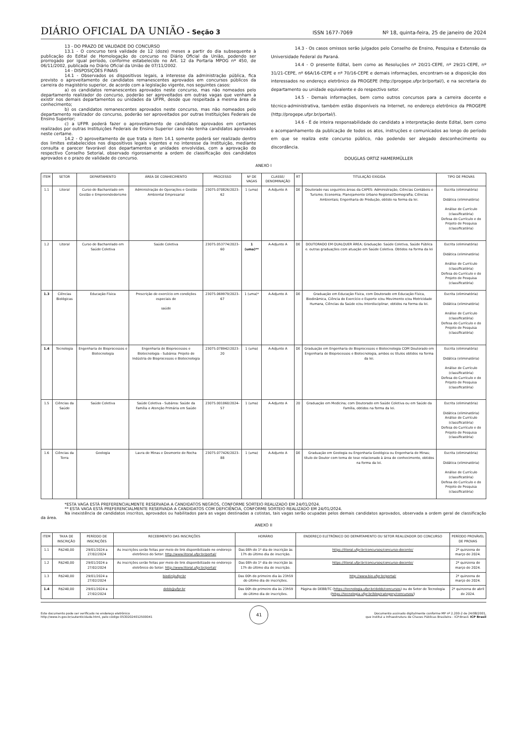DIÁRIO OFICIAL DA UNIÃO - Seção 3 ISSN 1677-7069 Nº 18, quinta-feira, 25 de janeiro de 2024
13 - DO PRAZO DE VALIDADE DO CONCURSO
13.1 - O concurso terá validade de 12 (doze) meses a partir do dia subsequente à publicação do Edital de Homologação do concurso no Diário Oficial da União, podendo ser prorrogado por igual período, conforme estabelecido no Art. 12 da Portaria MPOG nº 450, de 06/11/2002, publicada no Diário Oficial da União de 07/11/2002.
14 - DISPOSIÇÕES FINAIS
14.1 - Observados os dispositivos legais, a interesse da administração pública, fica previsto o aproveitamento de candidatos remanescentes aprovados em concursos públicos da carreira do magistério superior, de acordo com a legislação vigente, nos seguintes casos:
a) os candidatos remanescentes aprovados neste concurso, mas não nomeados pelo departamento realizador do concurso, poderão ser aproveitados em outras vagas que venham a existir nos demais departamentos ou unidades da UFPR, desde que respeitada a mesma área de conhecimento;
b) os candidatos remanescentes aprovados neste concurso, mas não nomeados pelo departamento realizador do concurso, poderão ser aproveitados por outras Instituições Federais de Ensino Superior;
c) a UFPR poderá fazer o aproveitamento de candidatos aprovados em certames realizados por outras Instituições Federais de Ensino Superior caso não tenha candidatos aprovados neste certame.
14.2 - O aproveitamento de que trata o item 14.1 somente poderá ser realizado dentro dos limites estabelecidos nos dispositivos legais vigentes e no interesse da Instituição, mediante consulta e parecer favorável dos departamentos e unidades envolvidas, com a aprovação do respectivo Conselho Setorial, observado rigorosamente a ordem de classificação dos candidatos aprovados e o prazo de validade do concurso.
14.3 - Os casos omissos serão julgados pelo Conselho de Ensino, Pesquisa e Extensão da Universidade Federal do Paraná.
14.4 - O presente Edital, bem como as Resoluções nº 20/21-CEPE, nº 29/21-CEPE, nº 31/21-CEPE, nº 66A/16-CEPE e nº 70/16-CEPE e demais informações, encontram-se a disposição dos interessados no endereço eletrônico da PROGEPE (http://progepe.ufpr.br/portal/), e na secretaria do departamento ou unidade equivalente e do respectivo setor.
14.5 - Demais informações, bem como outros concursos para a carreira docente e técnico-administrativa, também estão disponíveis na Internet, no endereço eletrônico da PROGEPE (http://progepe.ufpr.br/portal/).
14.6 - É de inteira responsabilidade do candidato a interpretação deste Edital, bem como o acompanhamento da publicação de todos os atos, instruções e comunicados ao longo do período em que se realiza este concurso público, não podendo ser alegado desconhecimento ou discordância.
DOUGLAS ORTIZ HAMERMÜLLER
ANEXO I
| ITEM | SETOR | DEPARTAMENTO | ÁREA DE CONHECIMENTO | PROCESSO | Nº DE VAGAS | CLASSE/ DENOMINAÇÃO | RT | TITULAÇÃO EXIGIDA | TIPO DE PROVAS |
| --- | --- | --- | --- | --- | --- | --- | --- | --- | --- |
| 1.1 | Litoral | Curso de Bacharelado em Gestão e Empreendedorismo | Administração de Operações e Gestão Ambiental Empresarial | 23075.070826/2023-62 | 1 (uma) | A-Adjunto A | DE | Doutorado nas seguintes áreas da CAPES: Administração, Ciências Contábeis e Turismo; Economia; Planejamento Urbano Regional/Demografia; Ciências Ambientais; Engenharia de Produção, obtido na forma da lei. | Escrita (eliminatória) Didática (eliminatória) Análise de Currículo (classificatória) Defesa do Currículo e do Projeto de Pesquisa (classificatória) |
| 1.2 | Litoral | Curso de Bacharelado em Saúde Coletiva | Saúde Coletiva | 23075.053774/2023-60 | 1 (uma)** | A-Adjunto A | DE | DOUTORADO EM QUALQUER ÁREA; Graduação: Saúde Coletiva, Saúde Pública e. outras graduações com atuação em Saúde Coletiva. Obtidos na forma da lei | Escrita (eliminatória) Didática (eliminatória) Análise de Currículo (classificatória) Defesa do Currículo e do Projeto de Pesquisa (classificatória) |
| 1.3 | Ciências Biológicas | Educação Física | Prescrição de exercício em condições especiais de saúde | 23075.069979/2023-67 | 1 (uma)* | A-Adjunto A | DE | Graduação em Educação Física, com Doutorado em Educação Física, Biodinâmica, Ciência do Exercício e Esporte e/ou Movimento e/ou Motricidade Humana, Ciências da Saúde e/ou Interdisciplinar, obtidos na forma da lei. | Escrita (eliminatória) Didática (eliminatória) Análise de Currículo (classificatória) Defesa do Currículo e do Projeto de Pesquisa (classificatória) |
| 1.4 | Tecnologia | Engenharia de Bioprocessos e Biotecnologia | Engenharia de Bioprocessos e Biotecnologia - Subárea: Projeto de Indústria de Bioprocessos e Biotecnologia | 23075.078942/2023-20 | 1 (uma) | A-Adjunto A | DE | Graduação em Engenharia de Bioprocessos e Biotecnologia COM Doutorado em Engenharia de Bioprocessos e Biotecnologia, ambos os títulos obtidos na forma da lei. | Escrita (eliminatória) Didática (eliminatória) Análise de Currículo (classificatória) Defesa do Currículo e do Projeto de Pesquisa (classificatória) |
| 1.5 | Ciências da Saúde | Saúde Coletiva | Saúde Coletiva - Subárea: Saúde da Família e Atenção Primária em Saúde | 23075.001060/2024-57 | 1 (uma) | A-Adjunto A | 20 | Graduação em Medicina; com Doutorado em Saúde Coletiva ou em Saúde da Família, obtidos na forma da lei. | Escrita (eliminatória) Didática (eliminatória) Análise de Currículo (classificatória) Defesa do Currículo e do Projeto de Pesquisa (classificatória) |
| 1.6 | Ciências da Terra | Geologia | Lavra de Minas e Desmonte de Rocha | 23075.077426/2023-88 | 1 (uma) | A-Adjunto A | DE | Graduação em Geologia ou Engenharia Geológica ou Engenharia de Minas; título de Doutor com tema de tese relacionado à área de conhecimento, obtidos na forma da lei. | Escrita (eliminatória) Didática (eliminatória) Análise de Currículo (classificatória) Defesa do Currículo e do Projeto de Pesquisa (classificatória) |
*ESTA VAGA ESTÁ PREFERENCIALMENTE RESERVADA A CANDIDATOS NEGROS, CONFORME SORTEIO REALIZADO EM 24/01/2024.
** ESTA VAGA ESTÁ PREFERENCIALMENTE RESERVADA A CANDIDATOS COM DEFICIÊNCIA, CONFORME SORTEIO REALIZADO EM 24/01/2024.
Na inexistência de candidatos inscritos, aprovados ou habilitados para as vagas destinadas a cotistas, tais vagas serão ocupadas pelos demais candidatos aprovados, observada a ordem geral de classificação da área.
ANEXO II
| ITEM | TAXA DE INSCRIÇÃO | PERÍODO DE INSCRIÇÕES | RECEBIMENTO DAS INSCRIÇÕES | HORÁRIO | ENDEREÇO ELETRÔNICO DO DEPARTAMENTO OU SETOR REALIZADOR DO CONCURSO | PERÍODO PROVÁVEL DE PROVAS |
| --- | --- | --- | --- | --- | --- | --- |
| 1.1 | R$240,00 | 29/01/2024 a 27/02/2024 | As inscrições serão feitas por meio de link disponibilizado no endereço eletrônico do Setor: http://www.litoral.ufpr.br/portal/ | Das 08h do 1º dia de inscrição às 17h do último dia de inscrição. | https://litoral.ufpr.br/concursos/concurso-docente/ | 2ª quinzena de março de 2024. |
| 1.2 | R$240,00 | 29/01/2024 a 27/02/2024 | As inscrições serão feitas por meio de link disponibilizado no endereço eletrônico do Setor: http://www.litoral.ufpr.br/portal/ | Das 08h do 1º dia de inscrição às 17h do último dia de inscrição. | https://litoral.ufpr.br/concursos/concurso-docente/ | 2ª quinzena de março de 2024. |
| 1.3 | R$240,00 | 29/01/2024 a 27/02/2024 | biodir@ufpr.br | Das 00h do primeiro dia às 23h59 do último dia de inscrições. | http://www.bio.ufpr.br/portal/ | 2ª quinzena de março de 2024. |
| 1.4 | R$240,00 | 29/01/2024 a 27/02/2024 | debb@ufpr.br | Das 00h do primeiro dia às 23h59 do último dia de inscrições. | Página do DEBB/TC ( https://tecnologia.ufpr.br/debb/concursos ) ou do Setor de Tecnologia ( https://tecnologia.ufpr.br/blog/category/concursos/ ) | 2ª quinzena de abril de 2024. |
Este documento pode ser verificado no endereço eletrônico
http://www.in.gov.br/autenticidade.html, pelo código 05302024012500041 41 Documento assinado digitalmente conforme MP nº 2.200-2 de 24/08/2001,
que institui a Infraestrutura de Chaves Públicas Brasileira - ICP-Brasil. ICP Brasil